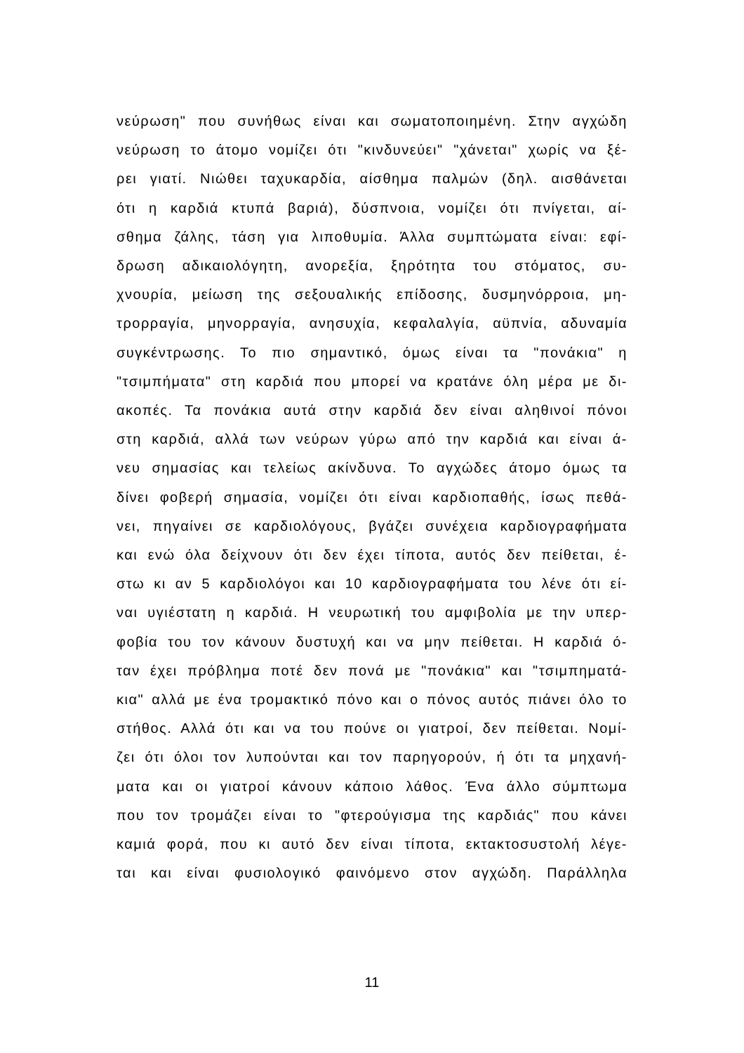νεύρωση" που συνήθως είναι και σωματοποιημένη. Στην αγχώδη
νεύρωση το άτομο νομίζει ότι "κινδυνεύει" "χάνεται" χωρίς να ξέ-
ρει γιατί. Νιώθει ταχυκαρδία, αίσθημα παλμών (δηλ. αισθάνεται
ότι η καρδιά κτυπά βαριά), δύσπνοια, νομίζει ότι πνίγεται, αί-
σθημα ζάλης, τάση για λιποθυμία. Άλλα συμπτώματα είναι: εφί-
δρωση αδικαιολόγητη, ανορεξία, ξηρότητα του στόματος, συ-
χνουρία, μείωση της σεξουαλικής επίδοσης, δυσμηνόρροια, μη-
τρορραγία, μηνορραγία, ανησυχία, κεφαλαλγία, αϋπνία, αδυναμία
συγκέντρωσης. Το πιο σημαντικό, όμως είναι τα "πονάκια" η
"τσιμπήματα" στη καρδιά που μπορεί να κρατάνε όλη μέρα με δι-
ακοπές. Τα πονάκια αυτά στην καρδιά δεν είναι αληθινοί πόνοι
στη καρδιά, αλλά των νεύρων γύρω από την καρδιά και είναι ά-
νευ σημασίας και τελείως ακίνδυνα. Το αγχώδες άτομο όμως τα
δίνει φοβερή σημασία, νομίζει ότι είναι καρδιοπαθής, ίσως πεθά-
νει, πηγαίνει σε καρδιολόγους, βγάζει συνέχεια καρδιογραφήματα
και ενώ όλα δείχνουν ότι δεν έχει τίποτα, αυτός δεν πείθεται, έ-
στω κι αν 5 καρδιολόγοι και 10 καρδιογραφήματα του λένε ότι εί-
ναι υγιέστατη η καρδιά. Η νευρωτική του αμφιβολία με την υπερ-
φοβία του τον κάνουν δυστυχή και να μην πείθεται. Η καρδιά ό-
ταν έχει πρόβλημα ποτέ δεν πονά με "πονάκια" και "τσιμπηματά-
κια" αλλά με ένα τρομακτικό πόνο και ο πόνος αυτός πιάνει όλο το
στήθος. Αλλά ότι και να του πούνε οι γιατροί, δεν πείθεται. Νομί-
ζει ότι όλοι τον λυπούνται και τον παρηγορούν, ή ότι τα μηχανή-
ματα και οι γιατροί κάνουν κάποιο λάθος. Ένα άλλο σύμπτωμα
που τον τρομάζει είναι το "φτερούγισμα της καρδιάς" που κάνει
καμιά φορά, που κι αυτό δεν είναι τίποτα, εκτακτοσυστολή λέγε-
ται και είναι φυσιολογικό φαινόμενο στον αγχώδη. Παράλληλα
11